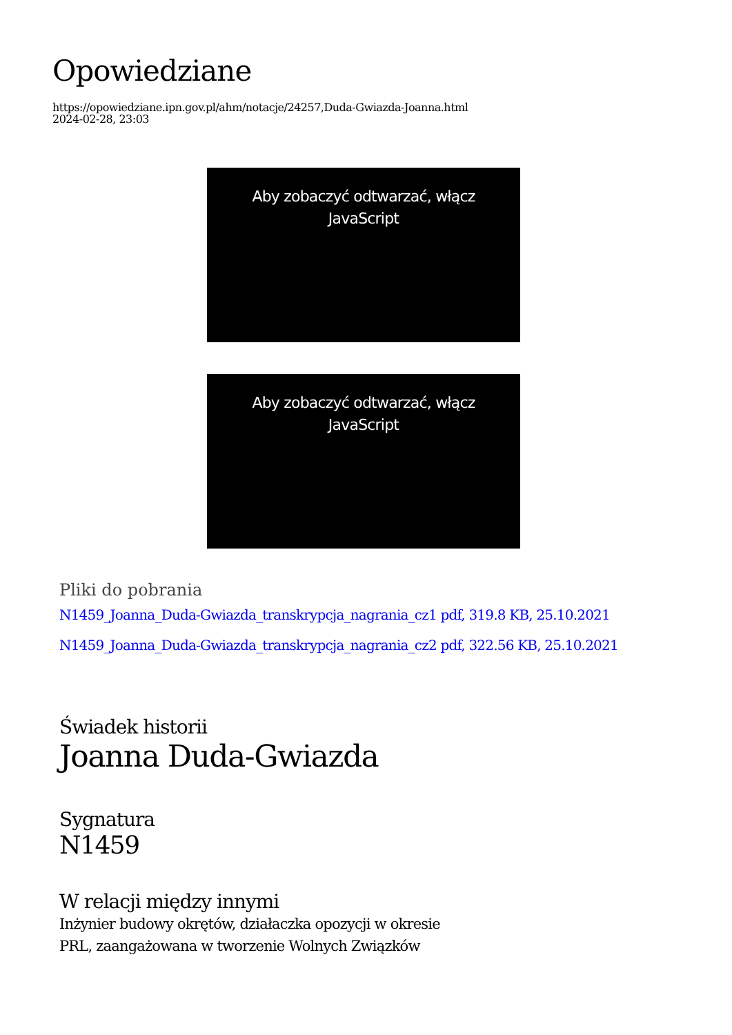Opowiedziane
https://opowiedziane.ipn.gov.pl/ahm/notacje/24257,Duda-Gwiazda-Joanna.html
2024-02-28, 23:03
Aby zobaczyć odtwarzać, włącz JavaScript
Aby zobaczyć odtwarzać, włącz JavaScript
Pliki do pobrania
N1459_Joanna_Duda-Gwiazda_transkrypcja_nagrania_cz1 pdf, 319.8 KB, 25.10.2021
N1459_Joanna_Duda-Gwiazda_transkrypcja_nagrania_cz2 pdf, 322.56 KB, 25.10.2021
Świadek historii
Joanna Duda-Gwiazda
Sygnatura
N1459
W relacji między innymi
Inżynier budowy okrętów, działaczka opozycji w okresie
PRL, zaangażowana w tworzenie Wolnych Związków